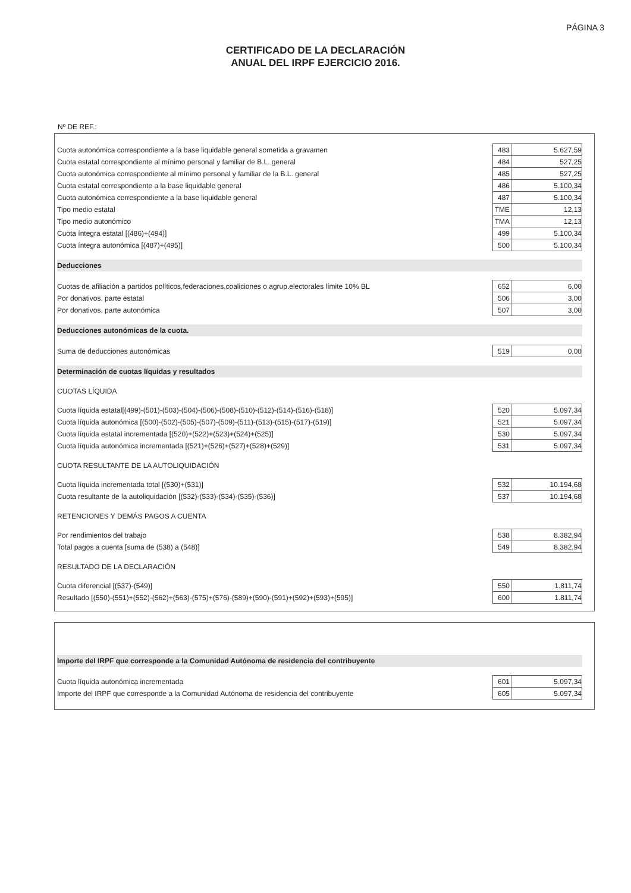PÁGINA 3
CERTIFICADO DE LA DECLARACIÓN
ANUAL DEL IRPF EJERCICIO 2016.
Nº DE REF.:
| Cuota autonómica correspondiente a la base liquidable general sometida a gravamen | 483 | 5.627,59 |
| Cuota estatal correspondiente al mínimo personal y familiar de B.L. general | 484 | 527,25 |
| Cuota autonómica correspondiente al mínimo personal y familiar de la B.L. general | 485 | 527,25 |
| Cuota estatal correspondiente a la base liquidable general | 486 | 5.100,34 |
| Cuota autonómica correspondiente a la base liquidable general | 487 | 5.100,34 |
| Tipo medio estatal | TME | 12,13 |
| Tipo medio autonómico | TMA | 12,13 |
| Cuota íntegra estatal [(486)+(494)] | 499 | 5.100,34 |
| Cuota íntegra autonómica [(487)+(495)] | 500 | 5.100,34 |
Deducciones
| Cuotas de afiliación a partidos políticos,federaciones,coaliciones o agrup.electorales límite 10% BL | 652 | 6,00 |
| Por donativos, parte estatal | 506 | 3,00 |
| Por donativos, parte autonómica | 507 | 3,00 |
Deducciones autonómicas de la cuota.
| Suma de deducciones autonómicas | 519 | 0,00 |
Determinación de cuotas líquidas y resultados
CUOTAS LÍQUIDA
| Cuota líquida estatal[(499)-(501)-(503)-(504)-(506)-(508)-(510)-(512)-(514)-(516)-(518)] | 520 | 5.097,34 |
| Cuota líquida autonómica [(500)-(502)-(505)-(507)-(509)-(511)-(513)-(515)-(517)-(519)] | 521 | 5.097,34 |
| Cuota líquida estatal incrementada [(520)+(522)+(523)+(524)+(525)] | 530 | 5.097,34 |
| Cuota líquida autonómica incrementada [(521)+(526)+(527)+(528)+(529)] | 531 | 5.097,34 |
CUOTA RESULTANTE DE LA AUTOLIQUIDACIÓN
| Cuota líquida incrementada total [(530)+(531)] | 532 | 10.194,68 |
| Cuota resultante de la autoliquidación [(532)-(533)-(534)-(535)-(536)] | 537 | 10.194,68 |
RETENCIONES Y DEMÁS PAGOS A CUENTA
| Por rendimientos del trabajo | 538 | 8.382,94 |
| Total pagos a cuenta [suma de (538) a (548)] | 549 | 8.382,94 |
RESULTADO DE LA DECLARACIÓN
| Cuota diferencial [(537)-(549)] | 550 | 1.811,74 |
| Resultado [(550)-(551)+(552)-(562)+(563)-(575)+(576)-(589)+(590)-(591)+(592)+(593)+(595)] | 600 | 1.811,74 |
Importe del IRPF que corresponde a la Comunidad Autónoma de residencia del contribuyente
| Cuota líquida autonómica incrementada | 601 | 5.097,34 |
| Importe del IRPF que corresponde a la Comunidad Autónoma de residencia del contribuyente | 605 | 5.097,34 |